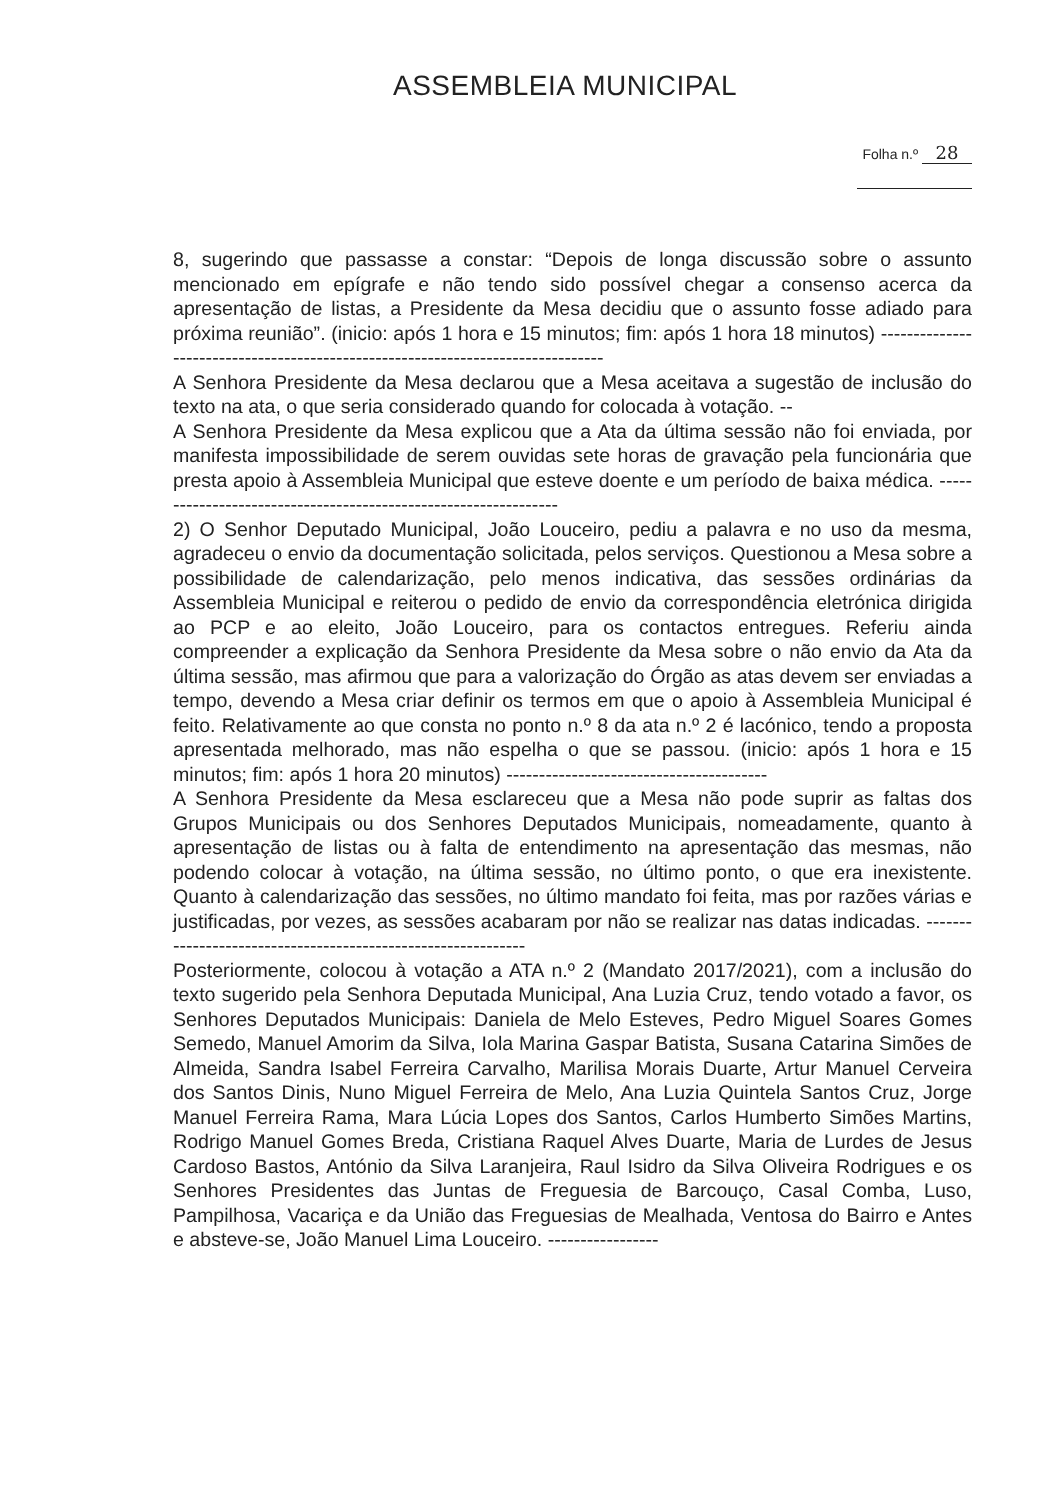ASSEMBLEIA MUNICIPAL
Folha n.º 28
8, sugerindo que passasse a constar: “Depois de longa discussão sobre o assunto mencionado em epígrafe e não tendo sido possível chegar a consenso acerca da apresentação de listas, a Presidente da Mesa decidiu que o assunto fosse adiado para próxima reunião”. (inicio: após 1 hora e 15 minutos; fim: após 1 hora 18 minutos) --------------------------------------------------------------------------------
A Senhora Presidente da Mesa declarou que a Mesa aceitava a sugestão de inclusão do texto na ata, o que seria considerado quando for colocada à votação. --
A Senhora Presidente da Mesa explicou que a Ata da última sessão não foi enviada, por manifesta impossibilidade de serem ouvidas sete horas de gravação pela funcionária que presta apoio à Assembleia Municipal que esteve doente e um período de baixa médica. ----------------------------------------------------------------
2) O Senhor Deputado Municipal, João Louceiro, pediu a palavra e no uso da mesma, agradeceu o envio da documentação solicitada, pelos serviços. Questionou a Mesa sobre a possibilidade de calendarização, pelo menos indicativa, das sessões ordinárias da Assembleia Municipal e reiterou o pedido de envio da correspondência eletrónica dirigida ao PCP e ao eleito, João Louceiro, para os contactos entregues. Referiu ainda compreender a explicação da Senhora Presidente da Mesa sobre o não envio da Ata da última sessão, mas afirmou que para a valorização do Órgão as atas devem ser enviadas a tempo, devendo a Mesa criar definir os termos em que o apoio à Assembleia Municipal é feito. Relativamente ao que consta no ponto n.º 8 da ata n.º 2 é lacónico, tendo a proposta apresentada melhorado, mas não espelha o que se passou. (inicio: após 1 hora e 15 minutos; fim: após 1 hora 20 minutos) ----------------------------------------
A Senhora Presidente da Mesa esclareceu que a Mesa não pode suprir as faltas dos Grupos Municipais ou dos Senhores Deputados Municipais, nomeadamente, quanto à apresentação de listas ou à falta de entendimento na apresentação das mesmas, não podendo colocar à votação, na última sessão, no último ponto, o que era inexistente. Quanto à calendarização das sessões, no último mandato foi feita, mas por razões várias e justificadas, por vezes, as sessões acabaram por não se realizar nas datas indicadas. -------------------------------------------------------------
Posteriormente, colocou à votação a ATA n.º 2 (Mandato 2017/2021), com a inclusão do texto sugerido pela Senhora Deputada Municipal, Ana Luzia Cruz, tendo votado a favor, os Senhores Deputados Municipais: Daniela de Melo Esteves, Pedro Miguel Soares Gomes Semedo, Manuel Amorim da Silva, Iola Marina Gaspar Batista, Susana Catarina Simões de Almeida, Sandra Isabel Ferreira Carvalho, Marilisa Morais Duarte, Artur Manuel Cerveira dos Santos Dinis, Nuno Miguel Ferreira de Melo, Ana Luzia Quintela Santos Cruz, Jorge Manuel Ferreira Rama, Mara Lúcia Lopes dos Santos, Carlos Humberto Simões Martins, Rodrigo Manuel Gomes Breda, Cristiana Raquel Alves Duarte, Maria de Lurdes de Jesus Cardoso Bastos, António da Silva Laranjeira, Raul Isidro da Silva Oliveira Rodrigues e os Senhores Presidentes das Juntas de Freguesia de Barcouço, Casal Comba, Luso, Pampilhosa, Vacariça e da União das Freguesias de Mealhada, Ventosa do Bairro e Antes e absteve-se, João Manuel Lima Louceiro. -----------------